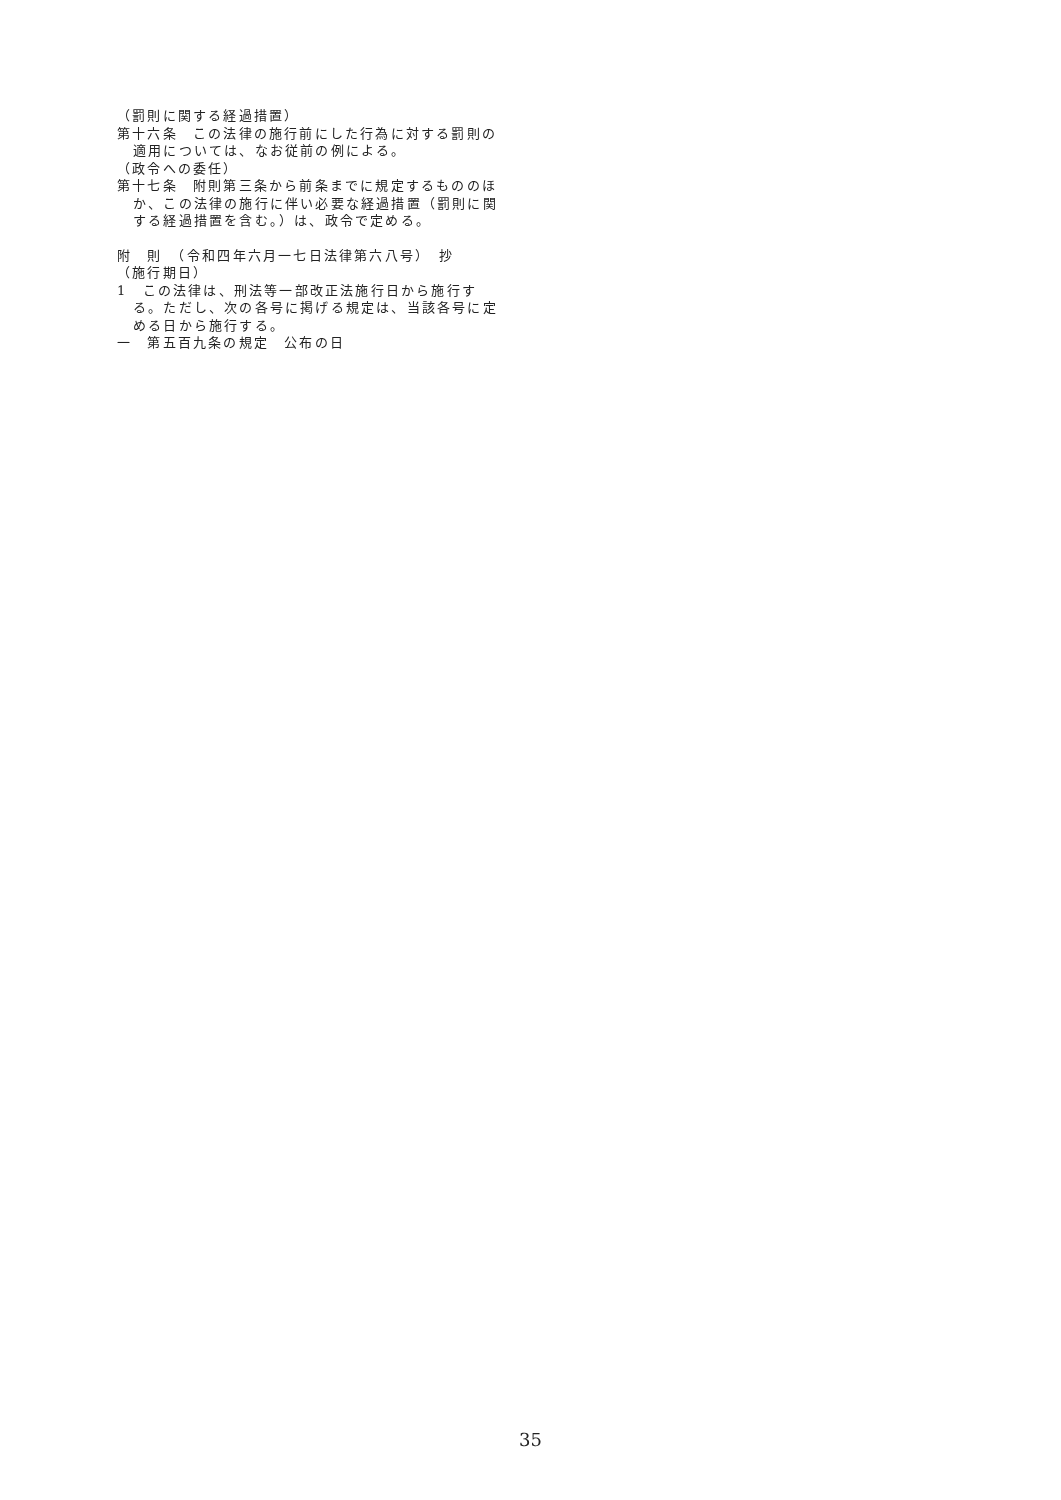（罰則に関する経過措置）
第十六条　この法律の施行前にした行為に対する罰則の適用については、なお従前の例による。
（政令への委任）
第十七条　附則第三条から前条までに規定するもののほか、この法律の施行に伴い必要な経過措置（罰則に関する経過措置を含む。）は、政令で定める。
附　則　（令和四年六月一七日法律第六八号）　抄
（施行期日）
1　この法律は、刑法等一部改正法施行日から施行する。ただし、次の各号に掲げる規定は、当該各号に定める日から施行する。
一　第五百九条の規定　公布の日
35